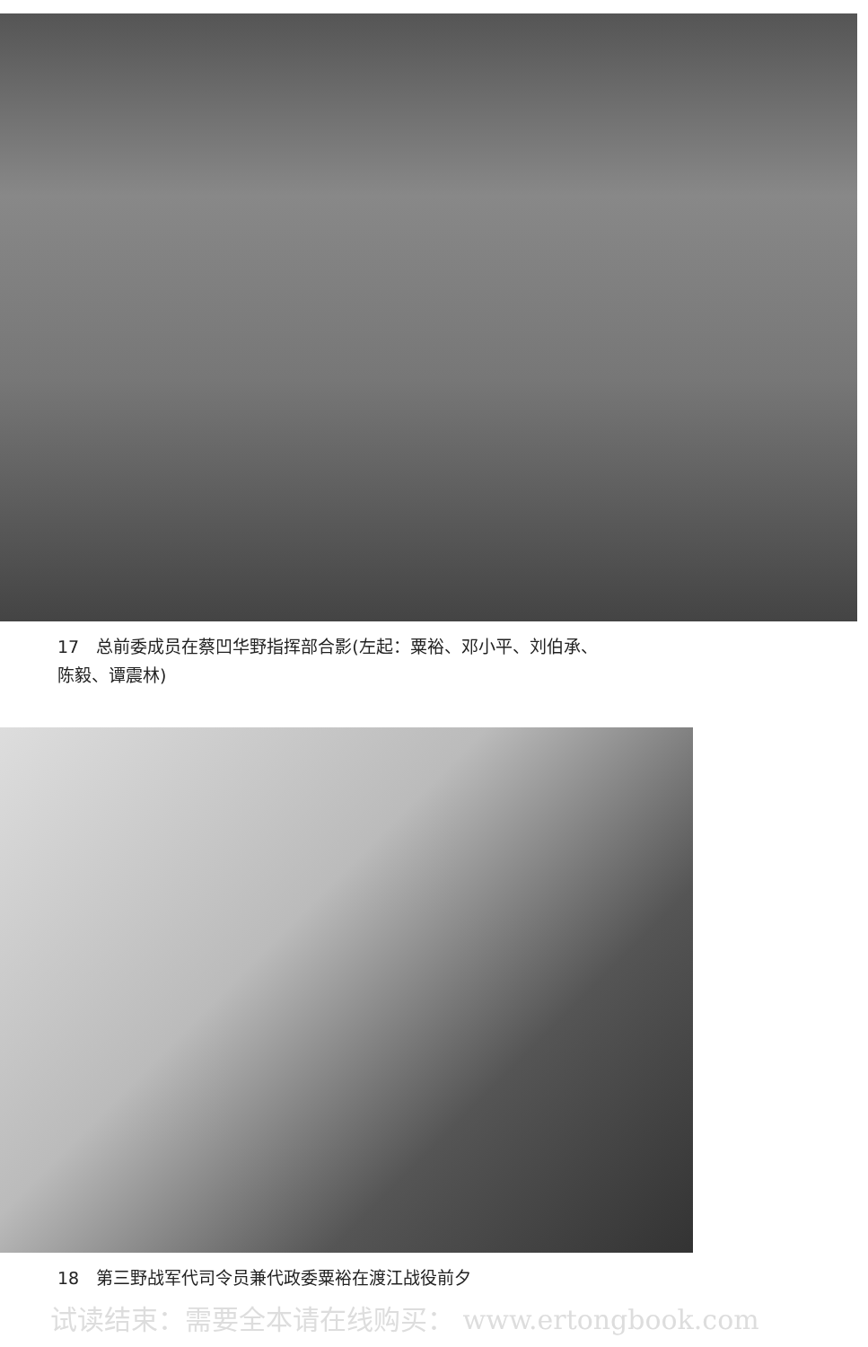17　总前委成员在蔡凹华野指挥部合影(左起：粟裕、邓小平、刘伯承、
陈毅、谭震林)
18　第三野战军代司令员兼代政委粟裕在渡江战役前夕
试读结束：需要全本请在线购买： www.ertongbook.com